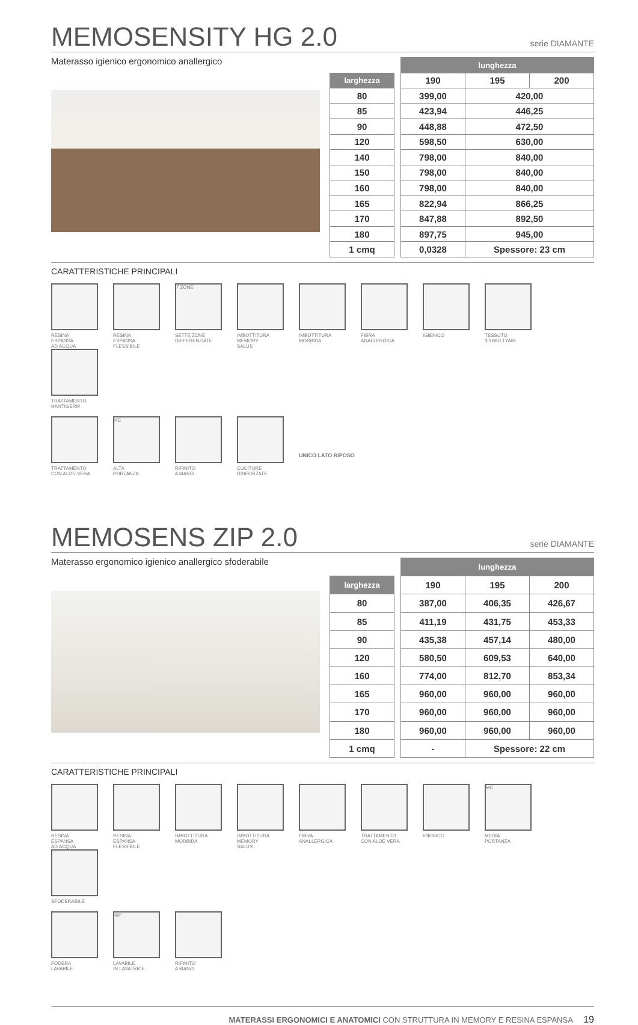MEMOSENSITY HG 2.0 serie DIAMANTE
Materasso igienico ergonomico anallergico
| | | lunghezza | | |
| --- | --- | --- | --- | --- |
| larghezza | | 190 | 195 | 200 |
| 80 | | 399,00 | 420,00 | |
| 85 | | 423,94 | 446,25 | |
| 90 | | 448,88 | 472,50 | |
| 120 | | 598,50 | 630,00 | |
| 140 | | 798,00 | 840,00 | |
| 150 | | 798,00 | 840,00 | |
| 160 | | 798,00 | 840,00 | |
| 165 | | 822,94 | 866,25 | |
| 170 | | 847,88 | 892,50 | |
| 180 | | 897,75 | 945,00 | |
| 1 cmq | | 0,0328 | Spessore: 23 cm | |
CARATTERISTICHE PRINCIPALI
RESINA
ESPANSA
AD ACQUA
RESINA
ESPANSA
FLESSIBILE
7 ZONE
SETTE ZONE
DIFFERENZIATE
IMBOTTITURA
MEMORY
SALUS
IMBOTTITURA
MORBIDA
FIBRA
ANALLERGICA
IGIENICO
TESSUTO
3D MULTYAIR
TRATTAMENTO
HANTIGERM
TRATTAMENTO
CON ALOE VERA
HC
ALTA
PORTANZA
RIFINITO
A MANO
CUCITURE
RINFORZATE
UNICO LATO RIPOSO
MEMOSENS ZIP 2.0 serie DIAMANTE
Materasso ergonomico igienico anallergico sfoderabile
| | | lunghezza | | |
| --- | --- | --- | --- | --- |
| larghezza | | 190 | 195 | 200 |
| 80 | | 387,00 | 406,35 | 426,67 |
| 85 | | 411,19 | 431,75 | 453,33 |
| 90 | | 435,38 | 457,14 | 480,00 |
| 120 | | 580,50 | 609,53 | 640,00 |
| 160 | | 774,00 | 812,70 | 853,34 |
| 165 | | 960,00 | 960,00 | 960,00 |
| 170 | | 960,00 | 960,00 | 960,00 |
| 180 | | 960,00 | 960,00 | 960,00 |
| 1 cmq | | - | Spessore: 22 cm | |
CARATTERISTICHE PRINCIPALI
RESINA
ESPANSA
AD ACQUA
RESINA
ESPANSA
FLESSIBILE
IMBOTTITURA
MORBIDA
IMBOTTITURA
MEMORY
SALUS
FIBRA
ANALLERGICA
TRATTAMENTO
CON ALOE VERA
IGIENICO
MC
MEDIA
PORTANZA
SFODERABILE
FODERA
LAVABILE
40°
LAVABILE
IN LAVATRICE
RIFINITO
A MANO
MATERASSI ERGONOMICI E ANATOMICI CON STRUTTURA IN MEMORY E RESINA ESPANSA 19